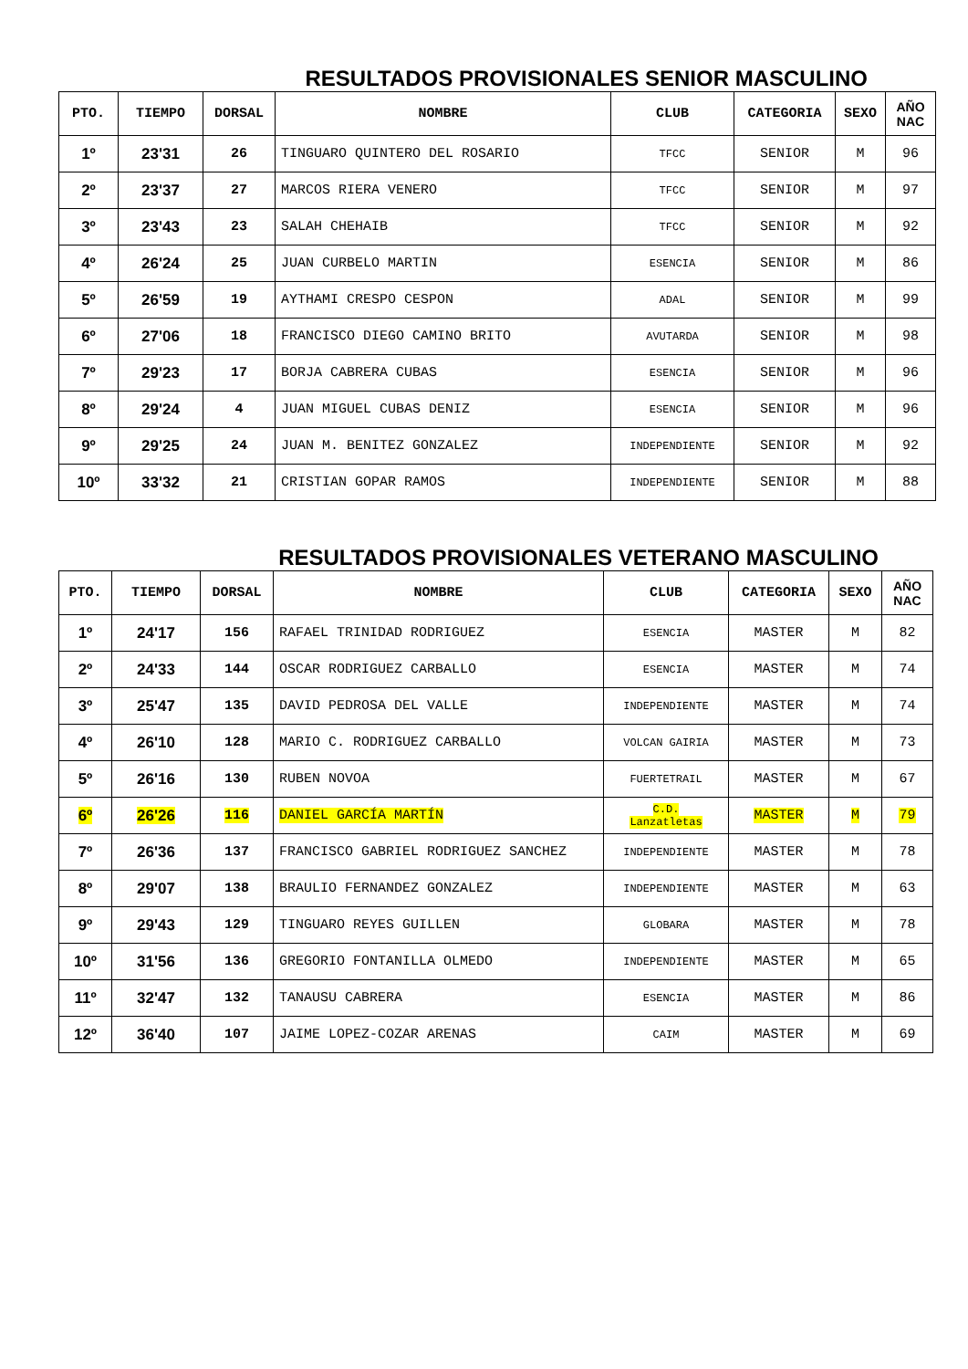RESULTADOS PROVISIONALES SENIOR MASCULINO
| PTO. | TIEMPO | DORSAL | NOMBRE | CLUB | CATEGORIA | SEXO | AÑO NAC |
| --- | --- | --- | --- | --- | --- | --- | --- |
| 1º | 23'31 | 26 | TINGUARO QUINTERO DEL ROSARIO | TFCC | SENIOR | M | 96 |
| 2º | 23'37 | 27 | MARCOS RIERA VENERO | TFCC | SENIOR | M | 97 |
| 3º | 23'43 | 23 | SALAH CHEHAIB | TFCC | SENIOR | M | 92 |
| 4º | 26'24 | 25 | JUAN CURBELO MARTIN | ESENCIA | SENIOR | M | 86 |
| 5º | 26'59 | 19 | AYTHAMI CRESPO CESPON | ADAL | SENIOR | M | 99 |
| 6º | 27'06 | 18 | FRANCISCO DIEGO CAMINO BRITO | AVUTARDA | SENIOR | M | 98 |
| 7º | 29'23 | 17 | BORJA CABRERA CUBAS | ESENCIA | SENIOR | M | 96 |
| 8º | 29'24 | 4 | JUAN MIGUEL CUBAS DENIZ | ESENCIA | SENIOR | M | 96 |
| 9º | 29'25 | 24 | JUAN M. BENITEZ GONZALEZ | INDEPENDIENTE | SENIOR | M | 92 |
| 10º | 33'32 | 21 | CRISTIAN GOPAR RAMOS | INDEPENDIENTE | SENIOR | M | 88 |
RESULTADOS PROVISIONALES VETERANO MASCULINO
| PTO. | TIEMPO | DORSAL | NOMBRE | CLUB | CATEGORIA | SEXO | AÑO NAC |
| --- | --- | --- | --- | --- | --- | --- | --- |
| 1º | 24'17 | 156 | RAFAEL TRINIDAD RODRIGUEZ | ESENCIA | MASTER | M | 82 |
| 2º | 24'33 | 144 | OSCAR RODRIGUEZ CARBALLO | ESENCIA | MASTER | M | 74 |
| 3º | 25'47 | 135 | DAVID PEDROSA DEL VALLE | INDEPENDIENTE | MASTER | M | 74 |
| 4º | 26'10 | 128 | MARIO C. RODRIGUEZ CARBALLO | VOLCAN GAIRIA | MASTER | M | 73 |
| 5º | 26'16 | 130 | RUBEN NOVOA | FUERTETRAIL | MASTER | M | 67 |
| 6º | 26'26 | 116 | DANIEL GARCÍA MARTÍN | C.D. Lanzatletas | MASTER | M | 79 |
| 7º | 26'36 | 137 | FRANCISCO GABRIEL RODRIGUEZ SANCHEZ | INDEPENDIENTE | MASTER | M | 78 |
| 8º | 29'07 | 138 | BRAULIO FERNANDEZ GONZALEZ | INDEPENDIENTE | MASTER | M | 63 |
| 9º | 29'43 | 129 | TINGUARO REYES GUILLEN | GLOBARA | MASTER | M | 78 |
| 10º | 31'56 | 136 | GREGORIO FONTANILLA OLMEDO | INDEPENDIENTE | MASTER | M | 65 |
| 11º | 32'47 | 132 | TANAUSU CABRERA | ESENCIA | MASTER | M | 86 |
| 12º | 36'40 | 107 | JAIME LOPEZ-COZAR ARENAS | CAIM | MASTER | M | 69 |